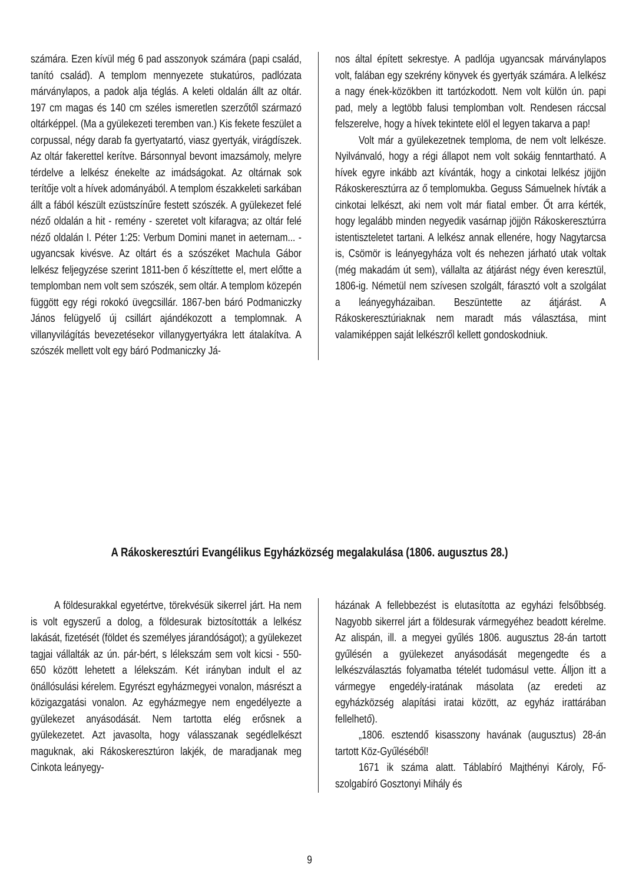számára. Ezen kívül még 6 pad asszonyok számára (papi család, tanító család). A templom mennyezete stukatúros, padlózata márványlapos, a padok alja téglás. A keleti oldalán állt az oltár. 197 cm magas és 140 cm széles ismeretlen szerzőtől származó oltárképpel. (Ma a gyülekezeti teremben van.) Kis fekete feszület a corpussal, négy darab fa gyertyatartó, viasz gyertyák, virágdíszek. Az oltár fakerettel kerítve. Bársonnyal bevont imazsámoly, melyre térdelve a lelkész énekelte az imádságokat. Az oltárnak sok terítője volt a hívek adományából. A templom északkeleti sarkában állt a fából készült ezüstszínűre festett szószék. A gyülekezet felé néző oldalán a hit - remény - szeretet volt kifaragva; az oltár felé néző oldalán I. Péter 1:25: Verbum Domini manet in aeternam... - ugyancsak kivésve. Az oltárt és a szószéket Machula Gábor lelkész feljegyzése szerint 1811-ben ő készíttette el, mert előtte a templomban nem volt sem szószék, sem oltár. A templom közepén függött egy régi rokokó üvegcsillár. 1867-ben báró Podmaniczky János felügyelő új csillárt ajándékozott a templomnak. A villanyvilágítás bevezetésekor villanygyertyákra lett átalakítva. A szószék mellett volt egy báró Podmaniczky Já-
nos által épített sekrestye. A padlója ugyancsak márványlapos volt, falában egy szekrény könyvek és gyertyák számára. A lelkész a nagy ének-közökben itt tartózkodott. Nem volt külön ún. papi pad, mely a legtöbb falusi templomban volt. Rendesen ráccsal felszerelve, hogy a hívek tekintete elöl el legyen takarva a pap!
Volt már a gyülekezetnek temploma, de nem volt lelkésze. Nyilvánvaló, hogy a régi állapot nem volt sokáig fenntartható. A hívek egyre inkább azt kívánták, hogy a cinkotai lelkész jöjjön Rákoskeresztúrra az ő templomukba. Geguss Sámuelnek hívták a cinkotai lelkészt, aki nem volt már fiatal ember. Őt arra kérték, hogy legalább minden negyedik vasárnap jöjjön Rákoskeresztúrra istentiszteletet tartani. A lelkész annak ellenére, hogy Nagytarcsa is, Csömör is leányegyháza volt és nehezen járható utak voltak (még makadám út sem), vállalta az átjárást négy éven keresztül, 1806-ig. Németül nem szívesen szolgált, fárasztó volt a szolgálat a leányegyházaiban. Beszüntette az átjárást. A Rákoskeresztúriaknak nem maradt más választása, mint valamiképpen saját lelkészről kellett gondoskodniuk.
A Rákoskeresztúri Evangélikus Egyházközség megalakulása (1806. augusztus 28.)
A földesurakkal egyetértve, törekvésük sikerrel járt. Ha nem is volt egyszerű a dolog, a földesurak biztosították a lelkész lakását, fizetését (földet és személyes járandóságot); a gyülekezet tagjai vállalták az ún. pár-bért, s lélekszám sem volt kicsi - 550-650 között lehetett a lélekszám. Két irányban indult el az önállósulási kérelem. Egyrészt egyházmegyei vonalon, másrészt a közigazgatási vonalon. Az egyházmegye nem engedélyezte a gyülekezet anyásodását. Nem tartotta elég erősnek a gyülekezetet. Azt javasolta, hogy válasszanak segédlelkészt maguknak, aki Rákoskeresztúron lakjék, de maradjanak meg Cinkota leányegy-
házának A fellebbezést is elutasította az egyházi felsőbbség. Nagyobb sikerrel járt a földesurak vármegyéhez beadott kérelme. Az alispán, ill. a megyei gyűlés 1806. augusztus 28-án tartott gyűlésén a gyülekezet anyásodását megengedte és a lelkészválasztás folyamatba tételét tudomásul vette. Álljon itt a vármegye engedély-iratának másolata (az eredeti az egyházközség alapítási iratai között, az egyház irattárában fellelhető).
„1806. esztendő kisasszony havának (augusztus) 28-án tartott Köz-Gyűléséből!
1671 ik száma alatt. Táblabíró Majthényi Károly, Fő-szolgabíró Gosztonyi Mihály és
9